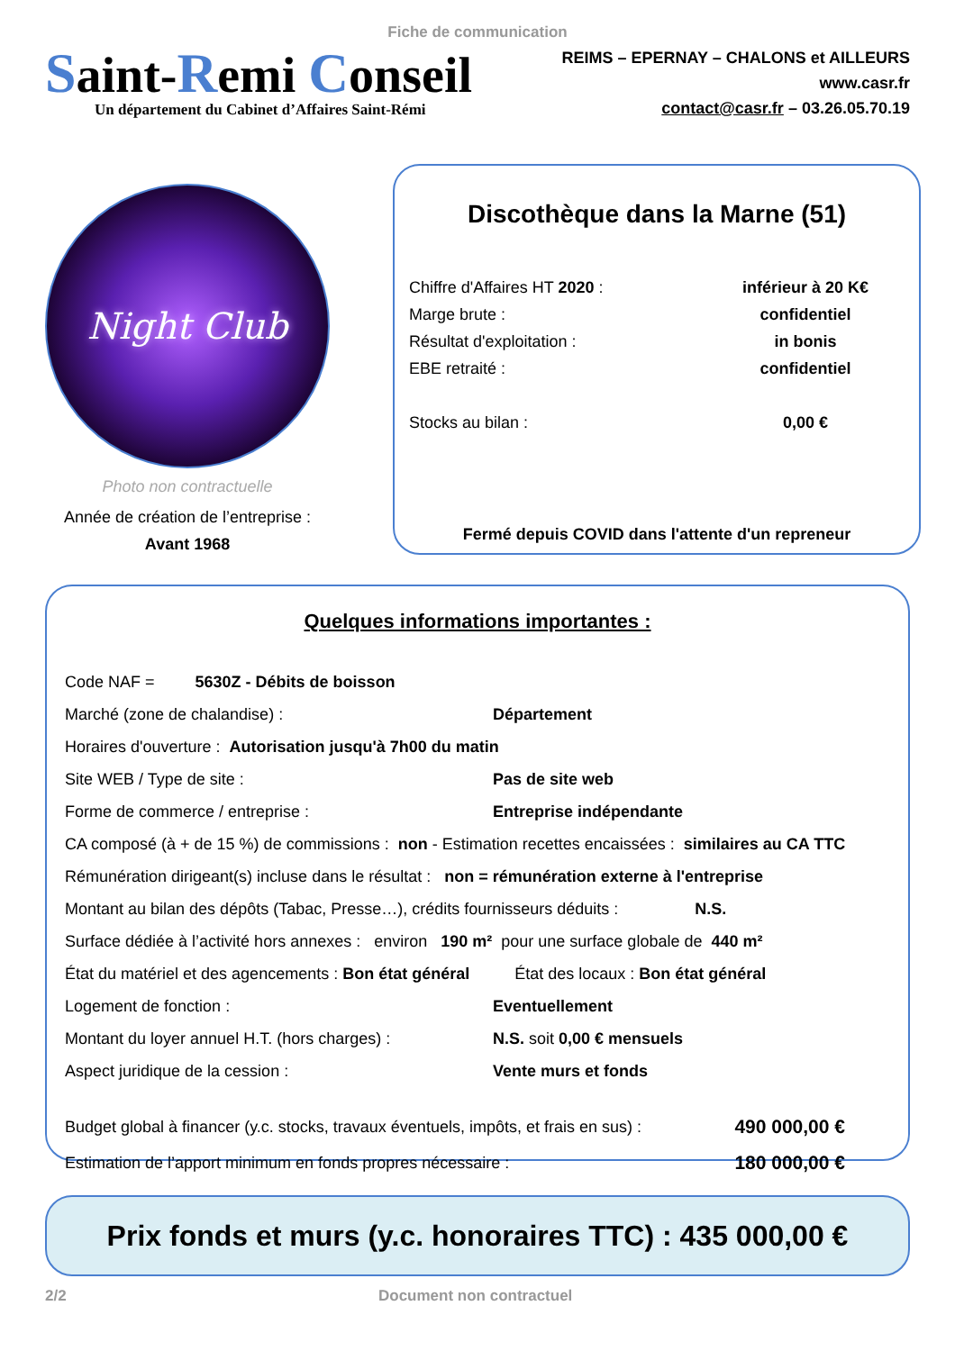Fiche de communication
Saint-Remi Conseil
Un département du Cabinet d’Affaires Saint-Rémi
REIMS – EPERNAY – CHALONS et AILLEURS
www.casr.fr
contact@casr.fr – 03.26.05.70.19
Night Club
Photo non contractuelle
Année de création de l’entreprise :
Avant 1968
Discothèque dans la Marne (51)
Chiffre d'Affaires HT 2020 : inférieur à 20 K€
Marge brute : confidentiel
Résultat d'exploitation : in bonis
EBE retraité : confidentiel
Stocks au bilan : 0,00 €
Fermé depuis COVID dans l'attente d'un repreneur
Quelques informations importantes :
Code NAF = 5630Z - Débits de boisson
Marché (zone de chalandise) : Département
Horaires d'ouverture : Autorisation jusqu'à 7h00 du matin
Site WEB / Type de site : Pas de site web
Forme de commerce / entreprise : Entreprise indépendante
CA composé (à + de 15 %) de commissions : non - Estimation recettes encaissées : similaires au CA TTC
Rémunération dirigeant(s) incluse dans le résultat : non = rémunération externe à l'entreprise
Montant au bilan des dépôts (Tabac, Presse…), crédits fournisseurs déduits : N.S.
Surface dédiée à l’activité hors annexes : environ 190 m² pour une surface globale de 440 m²
État du matériel et des agencements : Bon état général État des locaux : Bon état général
Logement de fonction : Eventuellement
Montant du loyer annuel H.T. (hors charges) : N.S. soit 0,00 € mensuels
Aspect juridique de la cession : Vente murs et fonds
Budget global à financer (y.c. stocks, travaux éventuels, impôts, et frais en sus) : 490 000,00 €
Estimation de l’apport minimum en fonds propres nécessaire : 180 000,00 €
Prix fonds et murs (y.c. honoraires TTC) : 435 000,00 €
2/2 Document non contractuel